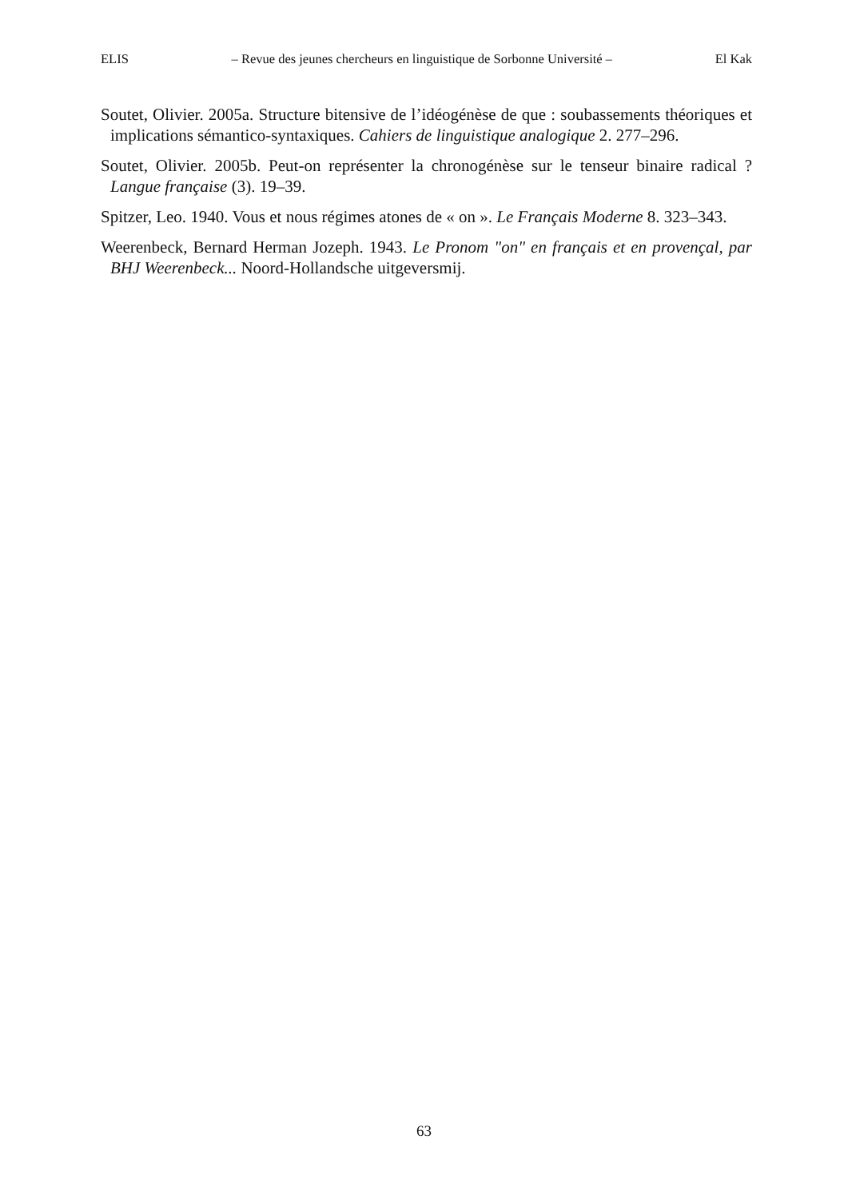ELIS – Revue des jeunes chercheurs en linguistique de Sorbonne Université – El Kak
Soutet, Olivier. 2005a. Structure bitensive de l’idéogénèse de que : soubassements théoriques et implications sémantico-syntaxiques. Cahiers de linguistique analogique 2. 277–296.
Soutet, Olivier. 2005b. Peut-on représenter la chronogénèse sur le tenseur binaire radical ? Langue française (3). 19–39.
Spitzer, Leo. 1940. Vous et nous régimes atones de « on ». Le Français Moderne 8. 323–343.
Weerenbeck, Bernard Herman Jozeph. 1943. Le Pronom "on" en français et en provençal, par BHJ Weerenbeck... Noord-Hollandsche uitgeversmij.
63